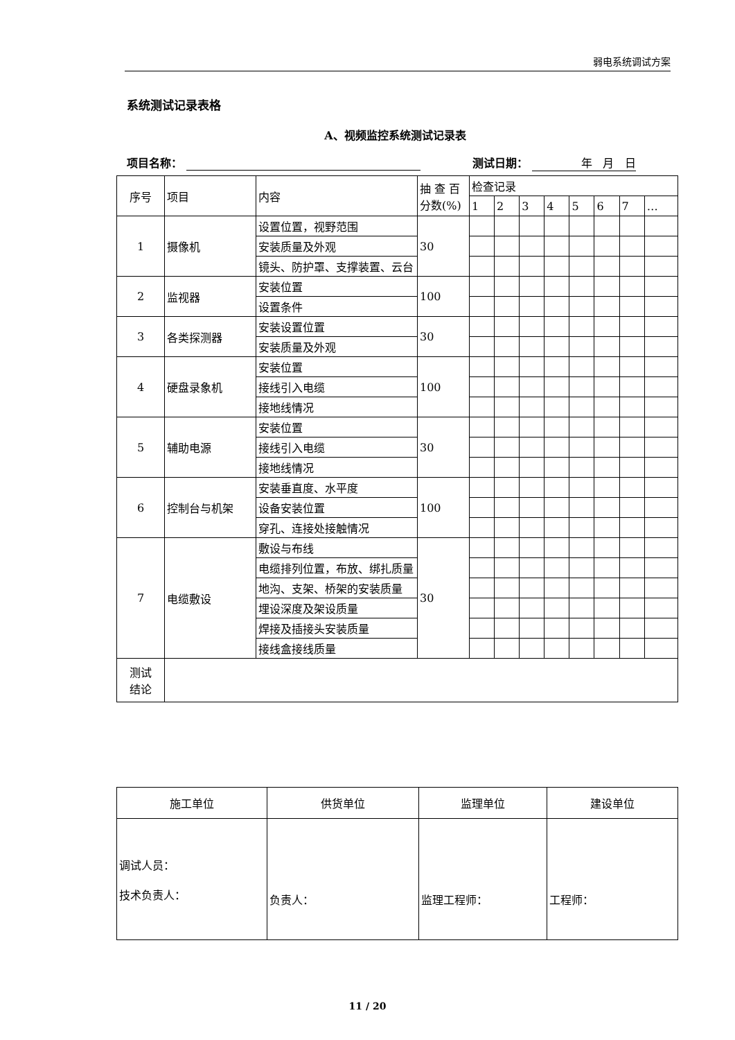弱电系统调试方案
系统测试记录表格
A、视频监控系统测试记录表
项目名称： 测试日期： 年 月 日
| 序号 | 项目 | 内容 | 抽 查 百分数(%) | 检查记录 | | | | | | | |
| | | | | 1 | 2 | 3 | 4 | 5 | 6 | 7 | … |
| 1 | 摄像机 | 设置位置，视野范围 | 30 | | | | | | | | |
| | | 安装质量及外观 | | | | | | | | | |
| | | 镜头、防护罩、支撑装置、云台 | | | | | | | | | |
| 2 | 监视器 | 安装位置 | 100 | | | | | | | | |
| | | 设置条件 | | | | | | | | | |
| 3 | 各类探测器 | 安装设置位置 | 30 | | | | | | | | |
| | | 安装质量及外观 | | | | | | | | | |
| 4 | 硬盘录象机 | 安装位置 | 100 | | | | | | | | |
| | | 接线引入电缆 | | | | | | | | | |
| | | 接地线情况 | | | | | | | | | |
| 5 | 辅助电源 | 安装位置 | 30 | | | | | | | | |
| | | 接线引入电缆 | | | | | | | | | |
| | | 接地线情况 | | | | | | | | | |
| 6 | 控制台与机架 | 安装垂直度、水平度 | 100 | | | | | | | | |
| | | 设备安装位置 | | | | | | | | | |
| | | 穿孔、连接处接触情况 | | | | | | | | | |
| 7 | 电缆敷设 | 敷设与布线 | 30 | | | | | | | | |
| | | 电缆排列位置，布放、绑扎质量 | | | | | | | | | |
| | | 地沟、支架、桥架的安装质量 | | | | | | | | | |
| | | 埋设深度及架设质量 | | | | | | | | | |
| | | 焊接及插接头安装质量 | | | | | | | | | |
| | | 接线盒接线质量 | | | | | | | | | |
| 测试 结论 | | | | | | | | | | | |
| 施工单位 | 供货单位 | 监理单位 | 建设单位 |
| 调试人员： 技术负责人： | 负责人： | 监理工程师： | 工程师： |
11 / 20